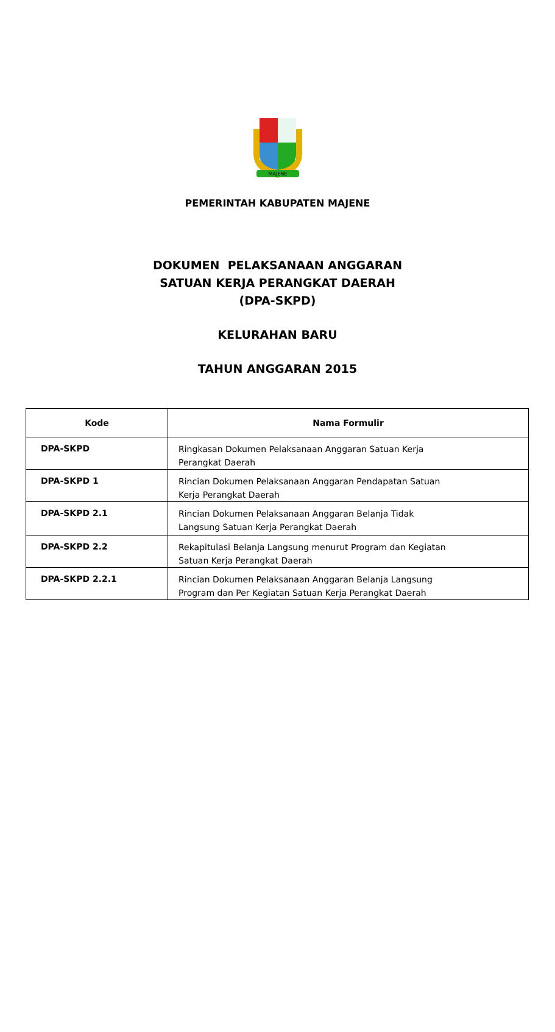MAJENE
PEMERINTAH KABUPATEN MAJENE
DOKUMEN PELAKSANAAN ANGGARAN
SATUAN KERJA PERANGKAT DAERAH
(DPA-SKPD)
KELURAHAN BARU
TAHUN ANGGARAN 2015
| Kode | Nama Formulir |
| --- | --- |
| DPA-SKPD | Ringkasan Dokumen Pelaksanaan Anggaran Satuan Kerja Perangkat Daerah |
| DPA-SKPD 1 | Rincian Dokumen Pelaksanaan Anggaran Pendapatan Satuan Kerja Perangkat Daerah |
| DPA-SKPD 2.1 | Rincian Dokumen Pelaksanaan Anggaran Belanja Tidak Langsung Satuan Kerja Perangkat Daerah |
| DPA-SKPD 2.2 | Rekapitulasi Belanja Langsung menurut Program dan Kegiatan Satuan Kerja Perangkat Daerah |
| DPA-SKPD 2.2.1 | Rincian Dokumen Pelaksanaan Anggaran Belanja Langsung Program dan Per Kegiatan Satuan Kerja Perangkat Daerah |